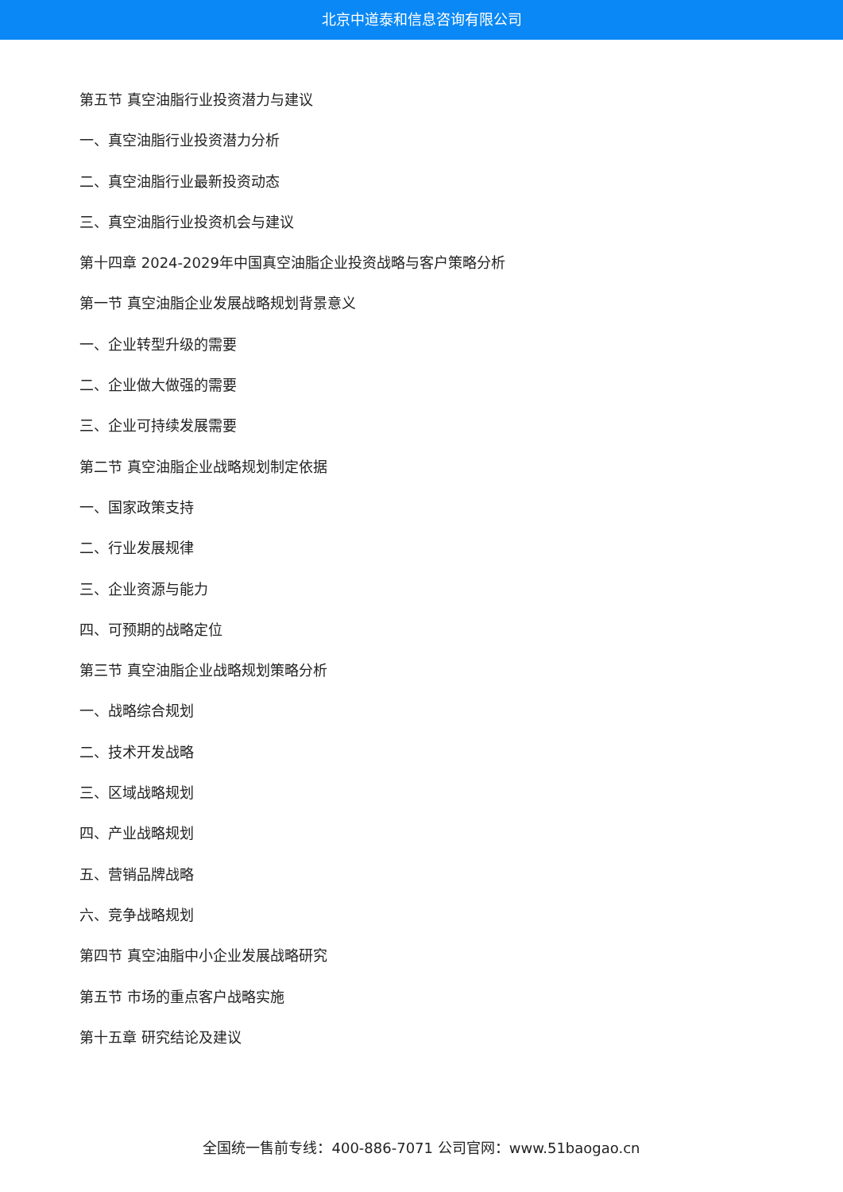北京中道泰和信息咨询有限公司
第五节 真空油脂行业投资潜力与建议
一、真空油脂行业投资潜力分析
二、真空油脂行业最新投资动态
三、真空油脂行业投资机会与建议
第十四章 2024-2029年中国真空油脂企业投资战略与客户策略分析
第一节 真空油脂企业发展战略规划背景意义
一、企业转型升级的需要
二、企业做大做强的需要
三、企业可持续发展需要
第二节 真空油脂企业战略规划制定依据
一、国家政策支持
二、行业发展规律
三、企业资源与能力
四、可预期的战略定位
第三节 真空油脂企业战略规划策略分析
一、战略综合规划
二、技术开发战略
三、区域战略规划
四、产业战略规划
五、营销品牌战略
六、竞争战略规划
第四节 真空油脂中小企业发展战略研究
第五节 市场的重点客户战略实施
第十五章 研究结论及建议
全国统一售前专线：400-886-7071 公司官网：www.51baogao.cn